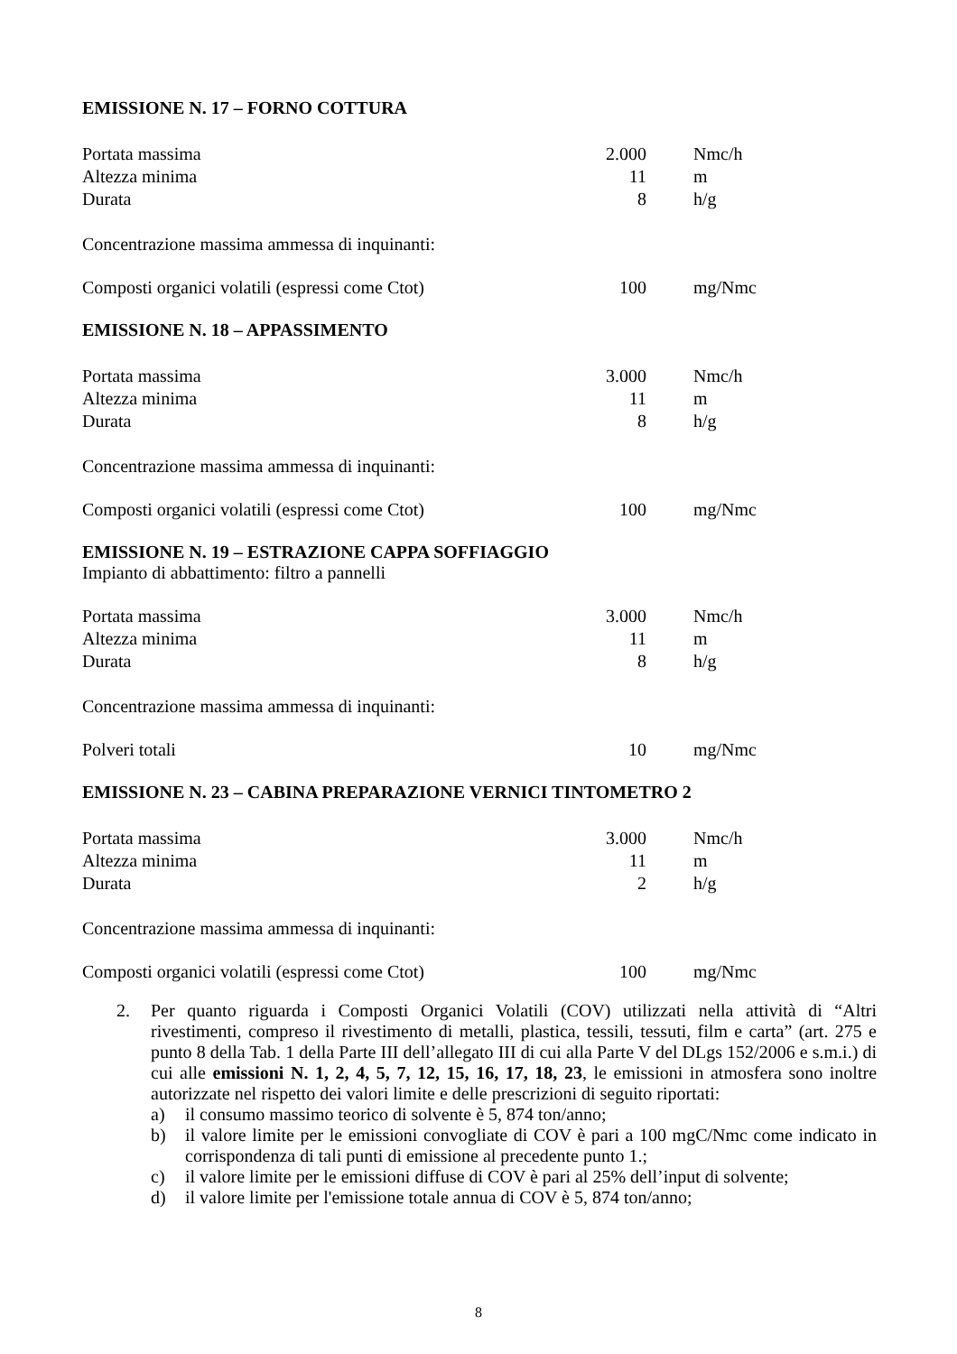EMISSIONE N. 17 – FORNO COTTURA
| Portata massima | 2.000 | Nmc/h |
| Altezza minima | 11 | m |
| Durata | 8 | h/g |
Concentrazione massima ammessa di inquinanti:
| Composti organici volatili (espressi come Ctot) | 100 | mg/Nmc |
EMISSIONE N. 18 – APPASSIMENTO
| Portata massima | 3.000 | Nmc/h |
| Altezza minima | 11 | m |
| Durata | 8 | h/g |
Concentrazione massima ammessa di inquinanti:
| Composti organici volatili (espressi come Ctot) | 100 | mg/Nmc |
EMISSIONE N. 19 – ESTRAZIONE CAPPA SOFFIAGGIO
Impianto di abbattimento: filtro a pannelli
| Portata massima | 3.000 | Nmc/h |
| Altezza minima | 11 | m |
| Durata | 8 | h/g |
Concentrazione massima ammessa di inquinanti:
| Polveri totali | 10 | mg/Nmc |
EMISSIONE N. 23 – CABINA PREPARAZIONE VERNICI TINTOMETRO 2
| Portata massima | 3.000 | Nmc/h |
| Altezza minima | 11 | m |
| Durata | 2 | h/g |
Concentrazione massima ammessa di inquinanti:
| Composti organici volatili (espressi come Ctot) | 100 | mg/Nmc |
2. Per quanto riguarda i Composti Organici Volatili (COV) utilizzati nella attività di “Altri rivestimenti, compreso il rivestimento di metalli, plastica, tessili, tessuti, film e carta” (art. 275 e punto 8 della Tab. 1 della Parte III dell’allegato III di cui alla Parte V del DLgs 152/2006 e s.m.i.) di cui alle emissioni N. 1, 2, 4, 5, 7, 12, 15, 16, 17, 18, 23, le emissioni in atmosfera sono inoltre autorizzate nel rispetto dei valori limite e delle prescrizioni di seguito riportati:
a) il consumo massimo teorico di solvente è 5, 874 ton/anno;
b) il valore limite per le emissioni convogliate di COV è pari a 100 mgC/Nmc come indicato in corrispondenza di tali punti di emissione al precedente punto 1.;
c) il valore limite per le emissioni diffuse di COV è pari al 25% dell’input di solvente;
d) il valore limite per l'emissione totale annua di COV è 5, 874 ton/anno;
8